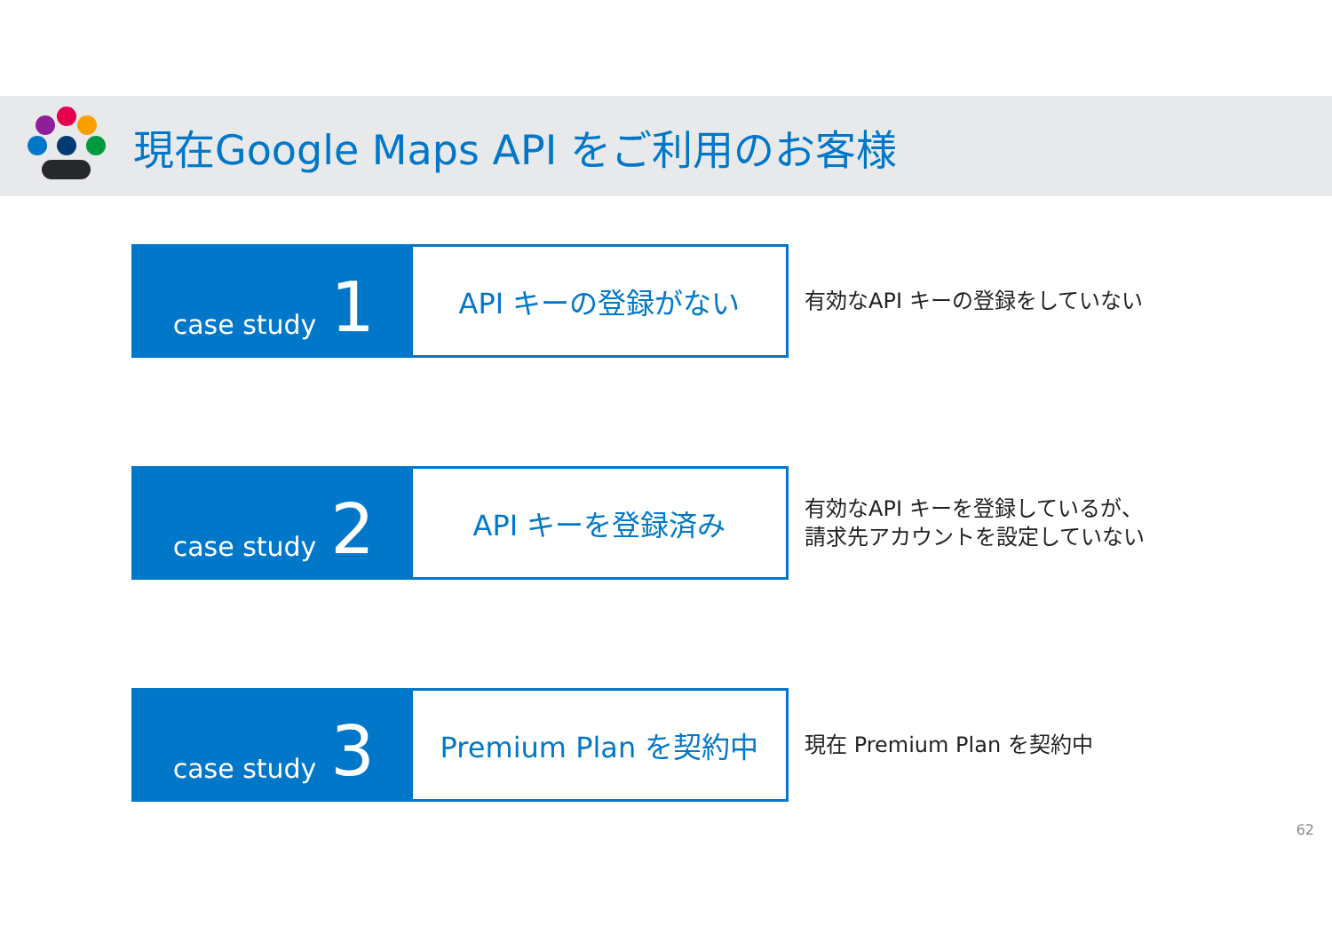現在Google Maps API をご利用のお客様
case study 1
API キーの登録がない
有効なAPI キーの登録をしていない
case study 2
API キーを登録済み
有効なAPI キーを登録しているが、
請求先アカウントを設定していない
case study 3
Premium Plan を契約中
現在 Premium Plan を契約中
62